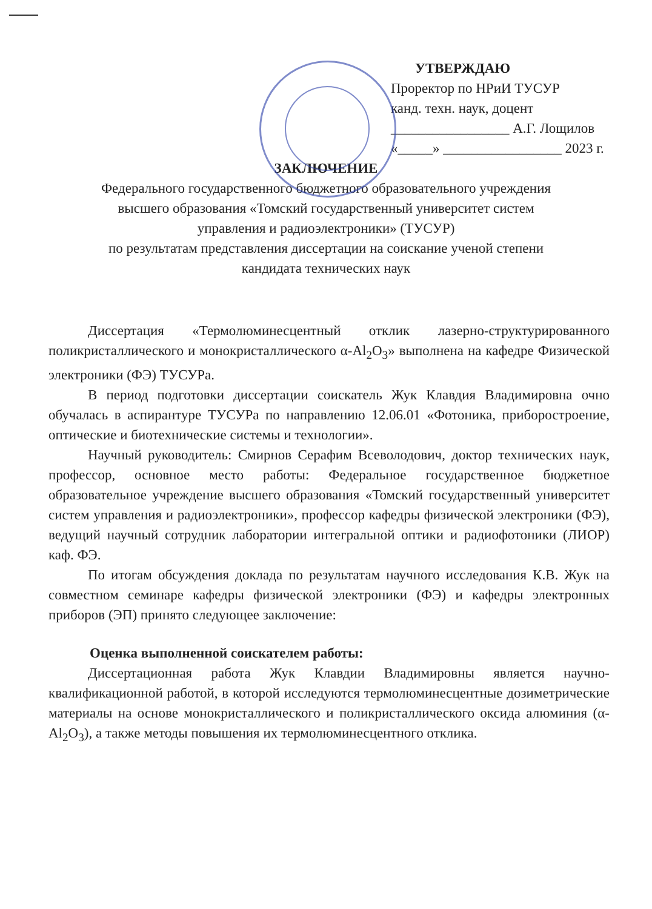УТВЕРЖДАЮ
Проректор по НРиИ ТУСУР
канд. техн. наук, доцент
_________________ А.Г. Лощилов
«_____» _________________ 2023 г.
ЗАКЛЮЧЕНИЕ
Федерального государственного бюджетного образовательного учреждения
высшего образования «Томский государственный университет систем
управления и радиоэлектроники» (ТУСУР)
по результатам представления диссертации на соискание ученой степени
кандидата технических наук
Диссертация «Термолюминесцентный отклик лазерно-структурированного поликристаллического и монокристаллического α-Al<sub>2</sub>O<sub>3</sub>» выполнена на кафедре Физической электроники (ФЭ) ТУСУРа.
В период подготовки диссертации соискатель Жук Клавдия Владимировна очно обучалась в аспирантуре ТУСУРа по направлению 12.06.01 «Фотоника, приборостроение, оптические и биотехнические системы и технологии».
Научный руководитель: Смирнов Серафим Всеволодович, доктор технических наук, профессор, основное место работы: Федеральное государственное бюджетное образовательное учреждение высшего образования «Томский государственный университет систем управления и радиоэлектроники», профессор кафедры физической электроники (ФЭ), ведущий научный сотрудник лаборатории интегральной оптики и радиофотоники (ЛИОР) каф. ФЭ.
По итогам обсуждения доклада по результатам научного исследования К.В. Жук на совместном семинаре кафедры физической электроники (ФЭ) и кафедры электронных приборов (ЭП) принято следующее заключение:
Оценка выполненной соискателем работы:
Диссертационная работа Жук Клавдии Владимировны является научно-квалификационной работой, в которой исследуются термолюминесцентные дозиметрические материалы на основе монокристаллического и поликристаллического оксида алюминия (α-Al<sub>2</sub>O<sub>3</sub>), а также методы повышения их термолюминесцентного отклика.